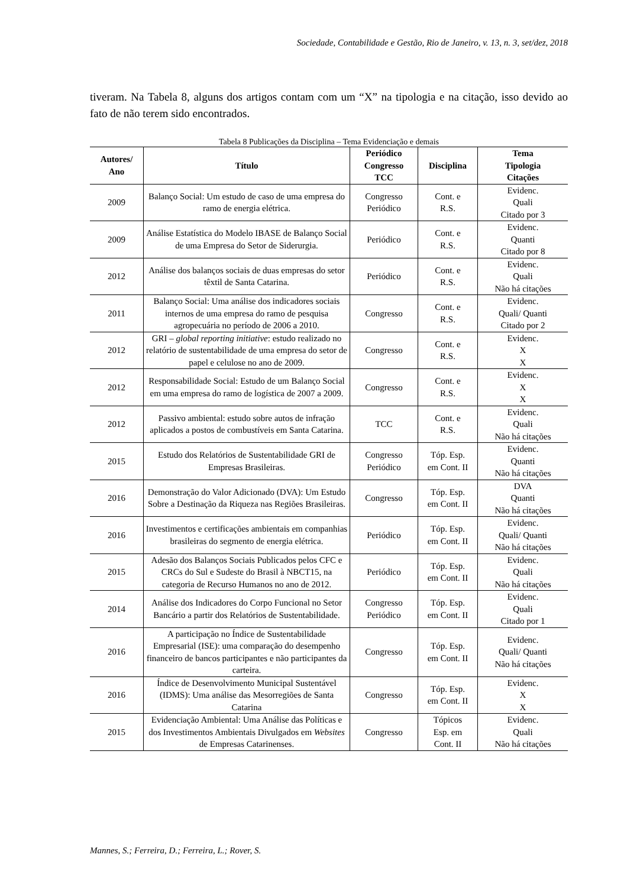Sociedade, Contabilidade e Gestão, Rio de Janeiro, v. 13, n. 3, set/dez, 2018
tiveram. Na Tabela 8, alguns dos artigos contam com um “X” na tipologia e na citação, isso devido ao fato de não terem sido encontrados.
Tabela 8 Publicações da Disciplina – Tema Evidenciação e demais
| Autores/ Ano | Título | Periódico Congresso TCC | Disciplina | Tema Tipologia Citações |
| --- | --- | --- | --- | --- |
| 2009 | Balanço Social: Um estudo de caso de uma empresa do ramo de energia elétrica. | Congresso Periódico | Cont. e R.S. | Evidenc. Quali Citado por 3 |
| 2009 | Análise Estatística do Modelo IBASE de Balanço Social de uma Empresa do Setor de Siderurgia. | Periódico | Cont. e R.S. | Evidenc. Quanti Citado por 8 |
| 2012 | Análise dos balanços sociais de duas empresas do setor têxtil de Santa Catarina. | Periódico | Cont. e R.S. | Evidenc. Quali Não há citações |
| 2011 | Balanço Social: Uma análise dos indicadores sociais internos de uma empresa do ramo de pesquisa agropecuária no período de 2006 a 2010. | Congresso | Cont. e R.S. | Evidenc. Quali/ Quanti Citado por 2 |
| 2012 | GRI – global reporting initiative : estudo realizado no relatório de sustentabilidade de uma empresa do setor de papel e celulose no ano de 2009. | Congresso | Cont. e R.S. | Evidenc. X X |
| 2012 | Responsabilidade Social: Estudo de um Balanço Social em uma empresa do ramo de logística de 2007 a 2009. | Congresso | Cont. e R.S. | Evidenc. X X |
| 2012 | Passivo ambiental: estudo sobre autos de infração aplicados a postos de combustíveis em Santa Catarina. | TCC | Cont. e R.S. | Evidenc. Quali Não há citações |
| 2015 | Estudo dos Relatórios de Sustentabilidade GRI de Empresas Brasileiras. | Congresso Periódico | Tóp. Esp. em Cont. II | Evidenc. Quanti Não há citações |
| 2016 | Demonstração do Valor Adicionado (DVA): Um Estudo Sobre a Destinação da Riqueza nas Regiões Brasileiras. | Congresso | Tóp. Esp. em Cont. II | DVA Quanti Não há citações |
| 2016 | Investimentos e certificações ambientais em companhias brasileiras do segmento de energia elétrica. | Periódico | Tóp. Esp. em Cont. II | Evidenc. Quali/ Quanti Não há citações |
| 2015 | Adesão dos Balanços Sociais Publicados pelos CFC e CRCs do Sul e Sudeste do Brasil à NBCT15, na categoria de Recurso Humanos no ano de 2012. | Periódico | Tóp. Esp. em Cont. II | Evidenc. Quali Não há citações |
| 2014 | Análise dos Indicadores do Corpo Funcional no Setor Bancário a partir dos Relatórios de Sustentabilidade. | Congresso Periódico | Tóp. Esp. em Cont. II | Evidenc. Quali Citado por 1 |
| 2016 | A participação no Índice de Sustentabilidade Empresarial (ISE): uma comparação do desempenho financeiro de bancos participantes e não participantes da carteira. | Congresso | Tóp. Esp. em Cont. II | Evidenc. Quali/ Quanti Não há citações |
| 2016 | Índice de Desenvolvimento Municipal Sustentável (IDMS): Uma análise das Mesorregiões de Santa Catarina | Congresso | Tóp. Esp. em Cont. II | Evidenc. X X |
| 2015 | Evidenciação Ambiental: Uma Análise das Políticas e dos Investimentos Ambientais Divulgados em Websites de Empresas Catarinenses. | Congresso | Tópicos Esp. em Cont. II | Evidenc. Quali Não há citações |
Mannes, S.; Ferreira, D.; Ferreira, L.; Rover, S.